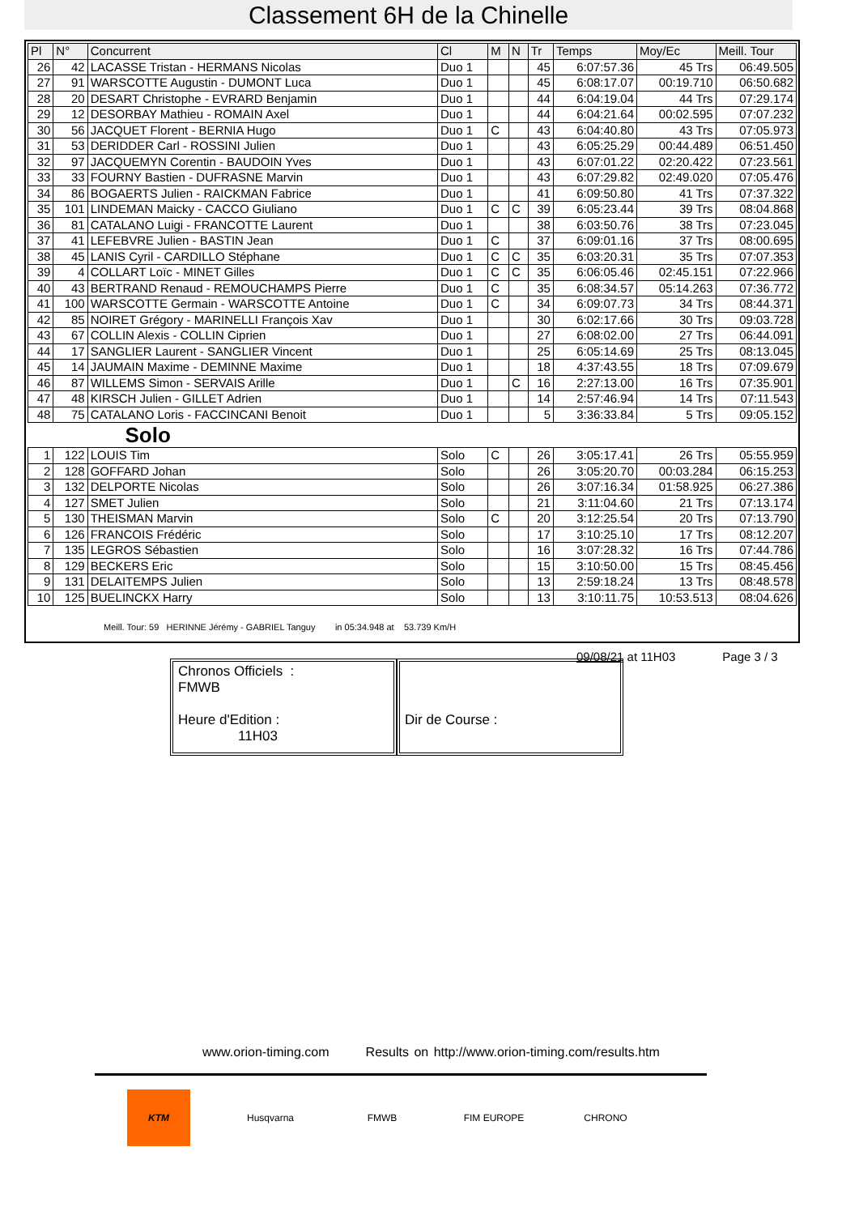Classement 6H de la Chinelle
| Pl | N° | Concurrent | Cl | M | N | Tr | Temps | Moy/Ec | Meill. Tour |
| --- | --- | --- | --- | --- | --- | --- | --- | --- | --- |
| 26 | 42 | LACASSE Tristan - HERMANS Nicolas | Duo 1 | | | 45 | 6:07:57.36 | 45 Trs | 06:49.505 |
| 27 | 91 | WARSCOTTE Augustin - DUMONT Luca | Duo 1 | | | 45 | 6:08:17.07 | 00:19.710 | 06:50.682 |
| 28 | 20 | DESART Christophe - EVRARD Benjamin | Duo 1 | | | 44 | 6:04:19.04 | 44 Trs | 07:29.174 |
| 29 | 12 | DESORBAY Mathieu - ROMAIN Axel | Duo 1 | | | 44 | 6:04:21.64 | 00:02.595 | 07:07.232 |
| 30 | 56 | JACQUET Florent - BERNIA Hugo | Duo 1 | C | | 43 | 6:04:40.80 | 43 Trs | 07:05.973 |
| 31 | 53 | DERIDDER Carl - ROSSINI Julien | Duo 1 | | | 43 | 6:05:25.29 | 00:44.489 | 06:51.450 |
| 32 | 97 | JACQUEMYN Corentin - BAUDOIN Yves | Duo 1 | | | 43 | 6:07:01.22 | 02:20.422 | 07:23.561 |
| 33 | 33 | FOURNY Bastien - DUFRASNE Marvin | Duo 1 | | | 43 | 6:07:29.82 | 02:49.020 | 07:05.476 |
| 34 | 86 | BOGAERTS Julien - RAICKMAN Fabrice | Duo 1 | | | 41 | 6:09:50.80 | 41 Trs | 07:37.322 |
| 35 | 101 | LINDEMAN Maicky - CACCO Giuliano | Duo 1 | C | C | 39 | 6:05:23.44 | 39 Trs | 08:04.868 |
| 36 | 81 | CATALANO Luigi - FRANCOTTE Laurent | Duo 1 | | | 38 | 6:03:50.76 | 38 Trs | 07:23.045 |
| 37 | 41 | LEFEBVRE Julien - BASTIN Jean | Duo 1 | C | | 37 | 6:09:01.16 | 37 Trs | 08:00.695 |
| 38 | 45 | LANIS Cyril - CARDILLO Stéphane | Duo 1 | C | C | 35 | 6:03:20.31 | 35 Trs | 07:07.353 |
| 39 | 4 | COLLART Loïc - MINET Gilles | Duo 1 | C | C | 35 | 6:06:05.46 | 02:45.151 | 07:22.966 |
| 40 | 43 | BERTRAND Renaud - REMOUCHAMPS Pierre | Duo 1 | C | | 35 | 6:08:34.57 | 05:14.263 | 07:36.772 |
| 41 | 100 | WARSCOTTE Germain - WARSCOTTE Antoine | Duo 1 | C | | 34 | 6:09:07.73 | 34 Trs | 08:44.371 |
| 42 | 85 | NOIRET Grégory - MARINELLI François Xav | Duo 1 | | | 30 | 6:02:17.66 | 30 Trs | 09:03.728 |
| 43 | 67 | COLLIN Alexis - COLLIN Ciprien | Duo 1 | | | 27 | 6:08:02.00 | 27 Trs | 06:44.091 |
| 44 | 17 | SANGLIER Laurent - SANGLIER Vincent | Duo 1 | | | 25 | 6:05:14.69 | 25 Trs | 08:13.045 |
| 45 | 14 | JAUMAIN Maxime - DEMINNE Maxime | Duo 1 | | | 18 | 4:37:43.55 | 18 Trs | 07:09.679 |
| 46 | 87 | WILLEMS Simon - SERVAIS Arille | Duo 1 | | C | 16 | 2:27:13.00 | 16 Trs | 07:35.901 |
| 47 | 48 | KIRSCH Julien - GILLET Adrien | Duo 1 | | | 14 | 2:57:46.94 | 14 Trs | 07:11.543 |
| 48 | 75 | CATALANO Loris - FACCINCANI Benoit | Duo 1 | | | 5 | 3:36:33.84 | 5 Trs | 09:05.152 |
| Solo | | | | | | | | | |
| 1 | 122 | LOUIS Tim | Solo | C | | 26 | 3:05:17.41 | 26 Trs | 05:55.959 |
| 2 | 128 | GOFFARD Johan | Solo | | | 26 | 3:05:20.70 | 00:03.284 | 06:15.253 |
| 3 | 132 | DELPORTE Nicolas | Solo | | | 26 | 3:07:16.34 | 01:58.925 | 06:27.386 |
| 4 | 127 | SMET Julien | Solo | | | 21 | 3:11:04.60 | 21 Trs | 07:13.174 |
| 5 | 130 | THEISMAN Marvin | Solo | C | | 20 | 3:12:25.54 | 20 Trs | 07:13.790 |
| 6 | 126 | FRANCOIS Frédéric | Solo | | | 17 | 3:10:25.10 | 17 Trs | 08:12.207 |
| 7 | 135 | LEGROS Sébastien | Solo | | | 16 | 3:07:28.32 | 16 Trs | 07:44.786 |
| 8 | 129 | BECKERS Eric | Solo | | | 15 | 3:10:50.00 | 15 Trs | 08:45.456 |
| 9 | 131 | DELAITEMPS Julien | Solo | | | 13 | 2:59:18.24 | 13 Trs | 08:48.578 |
| 10 | 125 | BUELINCKX Harry | Solo | | | 13 | 3:10:11.75 | 10:53.513 | 08:04.626 |
Meill. Tour: 59 HERINNE Jérémy - GABRIEL Tanguy in 05:34.948 at 53.739 Km/H
09/08/21 at 11H03 Page 3 / 3
Chronos Officiels :
FMWB
Heure d'Edition :
11H03
Dir de Course :
www.orion-timing.com Results on http://www.orion-timing.com/results.htm
KTM Husqvarna FMWB FIM EUROPE CHRONO